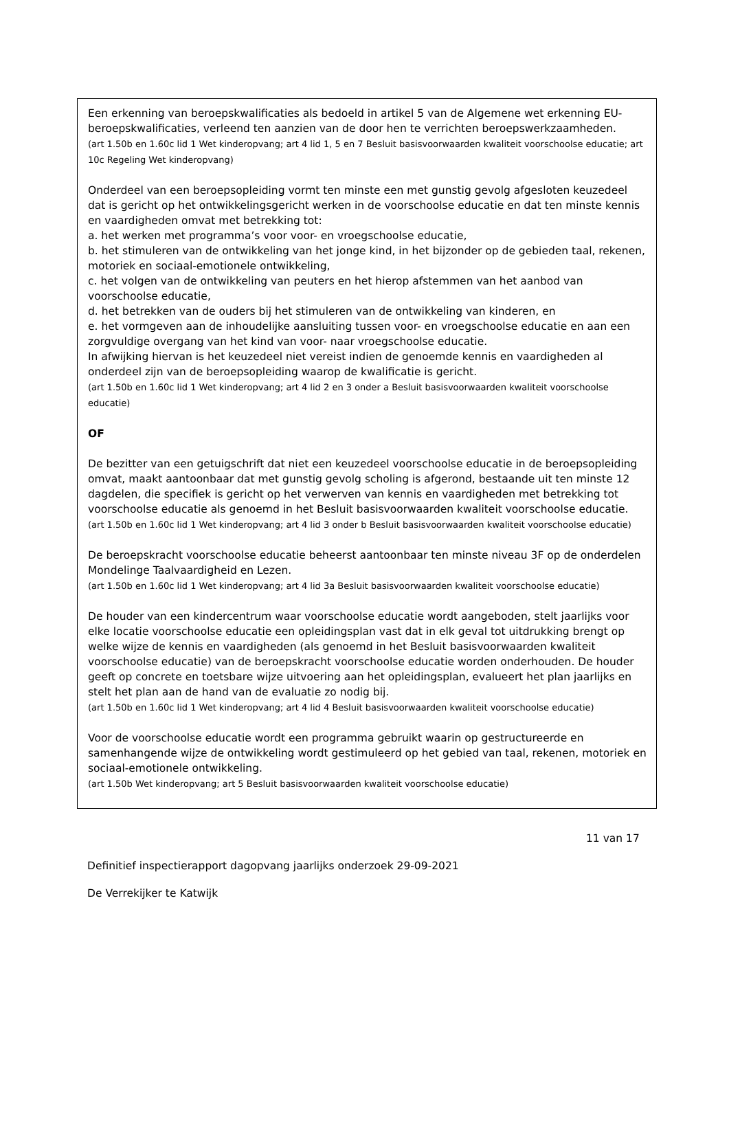Een erkenning van beroepskwalificaties als bedoeld in artikel 5 van de Algemene wet erkenning EU-beroepskwalificaties, verleend ten aanzien van de door hen te verrichten beroepswerkzaamheden.
(art 1.50b en 1.60c lid 1 Wet kinderopvang; art 4 lid 1, 5 en 7 Besluit basisvoorwaarden kwaliteit voorschoolse educatie; art 10c Regeling Wet kinderopvang)
Onderdeel van een beroepsopleiding vormt ten minste een met gunstig gevolg afgesloten keuzedeel dat is gericht op het ontwikkelingsgericht werken in de voorschoolse educatie en dat ten minste kennis en vaardigheden omvat met betrekking tot:
a. het werken met programma’s voor voor- en vroegschoolse educatie,
b. het stimuleren van de ontwikkeling van het jonge kind, in het bijzonder op de gebieden taal, rekenen, motoriek en sociaal-emotionele ontwikkeling,
c. het volgen van de ontwikkeling van peuters en het hierop afstemmen van het aanbod van voorschoolse educatie,
d. het betrekken van de ouders bij het stimuleren van de ontwikkeling van kinderen, en
e. het vormgeven aan de inhoudelijke aansluiting tussen voor- en vroegschoolse educatie en aan een zorgvuldige overgang van het kind van voor- naar vroegschoolse educatie.
In afwijking hiervan is het keuzedeel niet vereist indien de genoemde kennis en vaardigheden al onderdeel zijn van de beroepsopleiding waarop de kwalificatie is gericht.
(art 1.50b en 1.60c lid 1 Wet kinderopvang; art 4 lid 2 en 3 onder a Besluit basisvoorwaarden kwaliteit voorschoolse educatie)
OF
De bezitter van een getuigschrift dat niet een keuzedeel voorschoolse educatie in de beroepsopleiding omvat, maakt aantoonbaar dat met gunstig gevolg scholing is afgerond, bestaande uit ten minste 12 dagdelen, die specifiek is gericht op het verwerven van kennis en vaardigheden met betrekking tot voorschoolse educatie als genoemd in het Besluit basisvoorwaarden kwaliteit voorschoolse educatie.
(art 1.50b en 1.60c lid 1 Wet kinderopvang; art 4 lid 3 onder b Besluit basisvoorwaarden kwaliteit voorschoolse educatie)
De beroepskracht voorschoolse educatie beheerst aantoonbaar ten minste niveau 3F op de onderdelen Mondelinge Taalvaardigheid en Lezen.
(art 1.50b en 1.60c lid 1 Wet kinderopvang; art 4 lid 3a Besluit basisvoorwaarden kwaliteit voorschoolse educatie)
De houder van een kindercentrum waar voorschoolse educatie wordt aangeboden, stelt jaarlijks voor elke locatie voorschoolse educatie een opleidingsplan vast dat in elk geval tot uitdrukking brengt op welke wijze de kennis en vaardigheden (als genoemd in het Besluit basisvoorwaarden kwaliteit voorschoolse educatie) van de beroepskracht voorschoolse educatie worden onderhouden. De houder geeft op concrete en toetsbare wijze uitvoering aan het opleidingsplan, evalueert het plan jaarlijks en stelt het plan aan de hand van de evaluatie zo nodig bij.
(art 1.50b en 1.60c lid 1 Wet kinderopvang; art 4 lid 4 Besluit basisvoorwaarden kwaliteit voorschoolse educatie)
Voor de voorschoolse educatie wordt een programma gebruikt waarin op gestructureerde en samenhangende wijze de ontwikkeling wordt gestimuleerd op het gebied van taal, rekenen, motoriek en sociaal-emotionele ontwikkeling.
(art 1.50b Wet kinderopvang; art 5 Besluit basisvoorwaarden kwaliteit voorschoolse educatie)
11 van 17
Definitief inspectierapport dagopvang jaarlijks onderzoek 29-09-2021
De Verrekijker te Katwijk